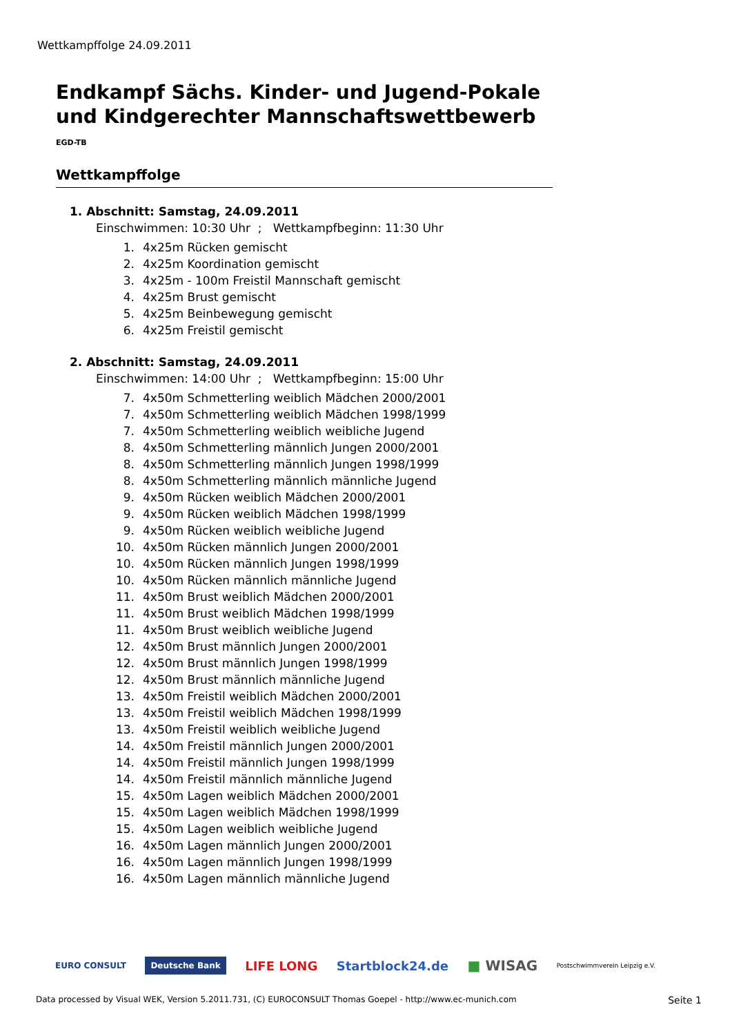Wettkampffolge 24.09.2011
Endkampf Sächs. Kinder- und Jugend-Pokale und Kindgerechter Mannschaftswettbewerb
EGD-TB
Wettkampffolge
1. Abschnitt: Samstag, 24.09.2011
Einschwimmen: 10:30 Uhr ; Wettkampfbeginn: 11:30 Uhr
1. 4x25m Rücken gemischt
2. 4x25m Koordination gemischt
3. 4x25m - 100m Freistil Mannschaft gemischt
4. 4x25m Brust gemischt
5. 4x25m Beinbewegung gemischt
6. 4x25m Freistil gemischt
2. Abschnitt: Samstag, 24.09.2011
Einschwimmen: 14:00 Uhr ; Wettkampfbeginn: 15:00 Uhr
7. 4x50m Schmetterling weiblich Mädchen 2000/2001
7. 4x50m Schmetterling weiblich Mädchen 1998/1999
7. 4x50m Schmetterling weiblich weibliche Jugend
8. 4x50m Schmetterling männlich Jungen 2000/2001
8. 4x50m Schmetterling männlich Jungen 1998/1999
8. 4x50m Schmetterling männlich männliche Jugend
9. 4x50m Rücken weiblich Mädchen 2000/2001
9. 4x50m Rücken weiblich Mädchen 1998/1999
9. 4x50m Rücken weiblich weibliche Jugend
10. 4x50m Rücken männlich Jungen 2000/2001
10. 4x50m Rücken männlich Jungen 1998/1999
10. 4x50m Rücken männlich männliche Jugend
11. 4x50m Brust weiblich Mädchen 2000/2001
11. 4x50m Brust weiblich Mädchen 1998/1999
11. 4x50m Brust weiblich weibliche Jugend
12. 4x50m Brust männlich Jungen 2000/2001
12. 4x50m Brust männlich Jungen 1998/1999
12. 4x50m Brust männlich männliche Jugend
13. 4x50m Freistil weiblich Mädchen 2000/2001
13. 4x50m Freistil weiblich Mädchen 1998/1999
13. 4x50m Freistil weiblich weibliche Jugend
14. 4x50m Freistil männlich Jungen 2000/2001
14. 4x50m Freistil männlich Jungen 1998/1999
14. 4x50m Freistil männlich männliche Jugend
15. 4x50m Lagen weiblich Mädchen 2000/2001
15. 4x50m Lagen weiblich Mädchen 1998/1999
15. 4x50m Lagen weiblich weibliche Jugend
16. 4x50m Lagen männlich Jungen 2000/2001
16. 4x50m Lagen männlich Jungen 1998/1999
16. 4x50m Lagen männlich männliche Jugend
EURO CONSULT Deutsche Bank LIFE LONG Startblock24.de ■ WISAG Postschwimmverein Leipzig e.V.
Data processed by Visual WEK, Version 5.2011.731, (C) EUROCONSULT Thomas Goepel - http://www.ec-munich.com Seite 1